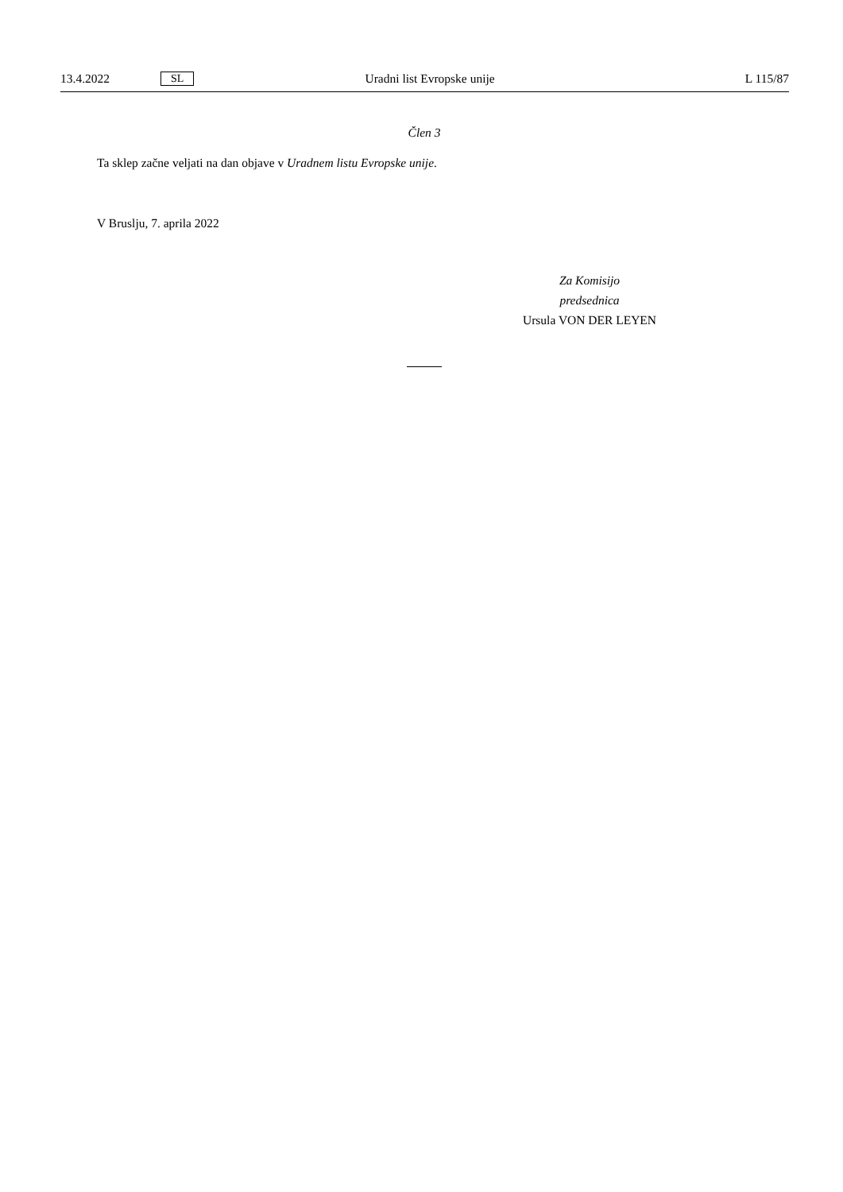13.4.2022 SL Uradni list Evropske unije L 115/87
Člen 3
Ta sklep začne veljati na dan objave v Uradnem listu Evropske unije.
V Bruslju, 7. aprila 2022
Za Komisijo
predsednica
Ursula VON DER LEYEN